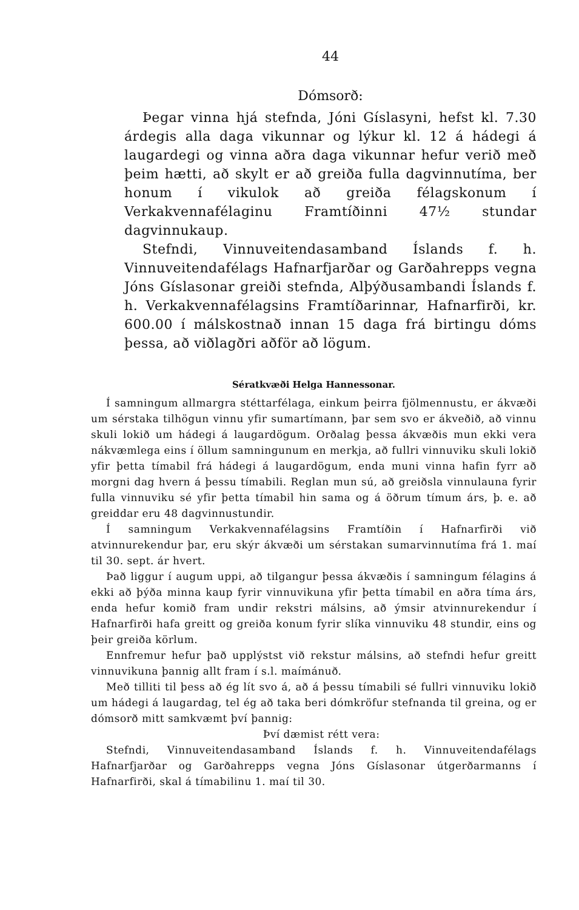44
Dómsorð:
Þegar vinna hjá stefnda, Jóni Gíslasyni, hefst kl. 7.30 árdegis alla daga vikunnar og lýkur kl. 12 á hádegi á laugardegi og vinna aðra daga vikunnar hefur verið með þeim hætti, að skylt er að greiða fulla dagvinnutíma, ber honum í vikulok að greiða félagskonum í Verkakvennafélaginu Framtíðinni 47½ stundar dagvinnukaup.
Stefndi, Vinnuveitendasamband Íslands f. h. Vinnuveitendafélags Hafnarfjarðar og Garðahrepps vegna Jóns Gíslasonar greiði stefnda, Alþýðusambandi Íslands f. h. Verkakvennafélagsins Framtíðarinnar, Hafnarfirði, kr. 600.00 í málskostnað innan 15 daga frá birtingu dóms þessa, að viðlagðri aðför að lögum.
Sératkvæði Helga Hannessonar.
Í samningum allmargra stéttarfélaga, einkum þeirra fjölmennustu, er ákvæði um sérstaka tilhögun vinnu yfir sumartímann, þar sem svo er ákveðið, að vinnu skuli lokið um hádegi á laugardögum. Orðalag þessa ákvæðis mun ekki vera nákvæmlega eins í öllum samningunum en merkja, að fullri vinnuviku skuli lokið yfir þetta tímabil frá hádegi á laugardögum, enda muni vinna hafin fyrr að morgni dag hvern á þessu tímabili. Reglan mun sú, að greiðsla vinnulauna fyrir fulla vinnuviku sé yfir þetta tímabil hin sama og á öðrum tímum árs, þ. e. að greiddar eru 48 dagvinnustundir.
Í samningum Verkakvennafélagsins Framtíðin í Hafnarfirði við atvinnurekendur þar, eru skýr ákvæði um sérstakan sumarvinnutíma frá 1. maí til 30. sept. ár hvert.
Það liggur í augum uppi, að tilgangur þessa ákvæðis í samningum félagins á ekki að þýða minna kaup fyrir vinnuvikuna yfir þetta tímabil en aðra tíma árs, enda hefur komið fram undir rekstri málsins, að ýmsir atvinnurekendur í Hafnarfirði hafa greitt og greiða konum fyrir slíka vinnuviku 48 stundir, eins og þeir greiða körlum.
Ennfremur hefur það upplýstst við rekstur málsins, að stefndi hefur greitt vinnuvikuna þannig allt fram í s.l. maímánuð.
Með tilliti til þess að ég lít svo á, að á þessu tímabili sé fullri vinnuviku lokið um hádegi á laugardag, tel ég að taka beri dómkröfur stefnanda til greina, og er dómsorð mitt samkvæmt því þannig:
Því dæmist rétt vera:
Stefndi, Vinnuveitendasamband Íslands f. h. Vinnuveitendafélags Hafnarfjarðar og Garðahrepps vegna Jóns Gíslasonar útgerðarmanns í Hafnarfirði, skal á tímabilinu 1. maí til 30.